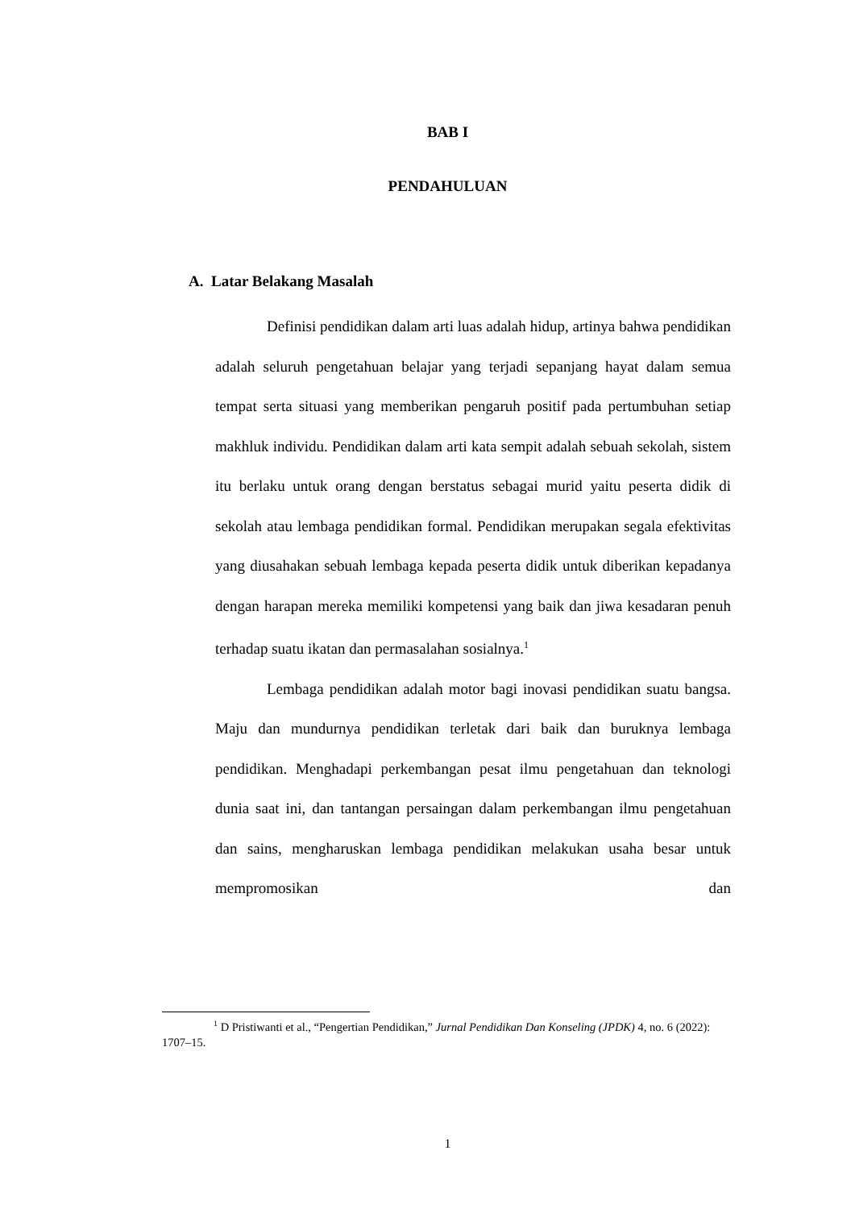BAB I
PENDAHULUAN
A. Latar Belakang Masalah
Definisi pendidikan dalam arti luas adalah hidup, artinya bahwa pendidikan adalah seluruh pengetahuan belajar yang terjadi sepanjang hayat dalam semua tempat serta situasi yang memberikan pengaruh positif pada pertumbuhan setiap makhluk individu. Pendidikan dalam arti kata sempit adalah sebuah sekolah, sistem itu berlaku untuk orang dengan berstatus sebagai murid yaitu peserta didik di sekolah atau lembaga pendidikan formal. Pendidikan merupakan segala efektivitas yang diusahakan sebuah lembaga kepada peserta didik untuk diberikan kepadanya dengan harapan mereka memiliki kompetensi yang baik dan jiwa kesadaran penuh terhadap suatu ikatan dan permasalahan sosialnya.<sup>1</sup>
Lembaga pendidikan adalah motor bagi inovasi pendidikan suatu bangsa. Maju dan mundurnya pendidikan terletak dari baik dan buruknya lembaga pendidikan. Menghadapi perkembangan pesat ilmu pengetahuan dan teknologi dunia saat ini, dan tantangan persaingan dalam perkembangan ilmu pengetahuan dan sains, mengharuskan lembaga pendidikan melakukan usaha besar untuk mempromosikan dan
<sup>1</sup> D Pristiwanti et al., “Pengertian Pendidikan,” Jurnal Pendidikan Dan Konseling (JPDK) 4, no. 6 (2022): 1707–15.
1